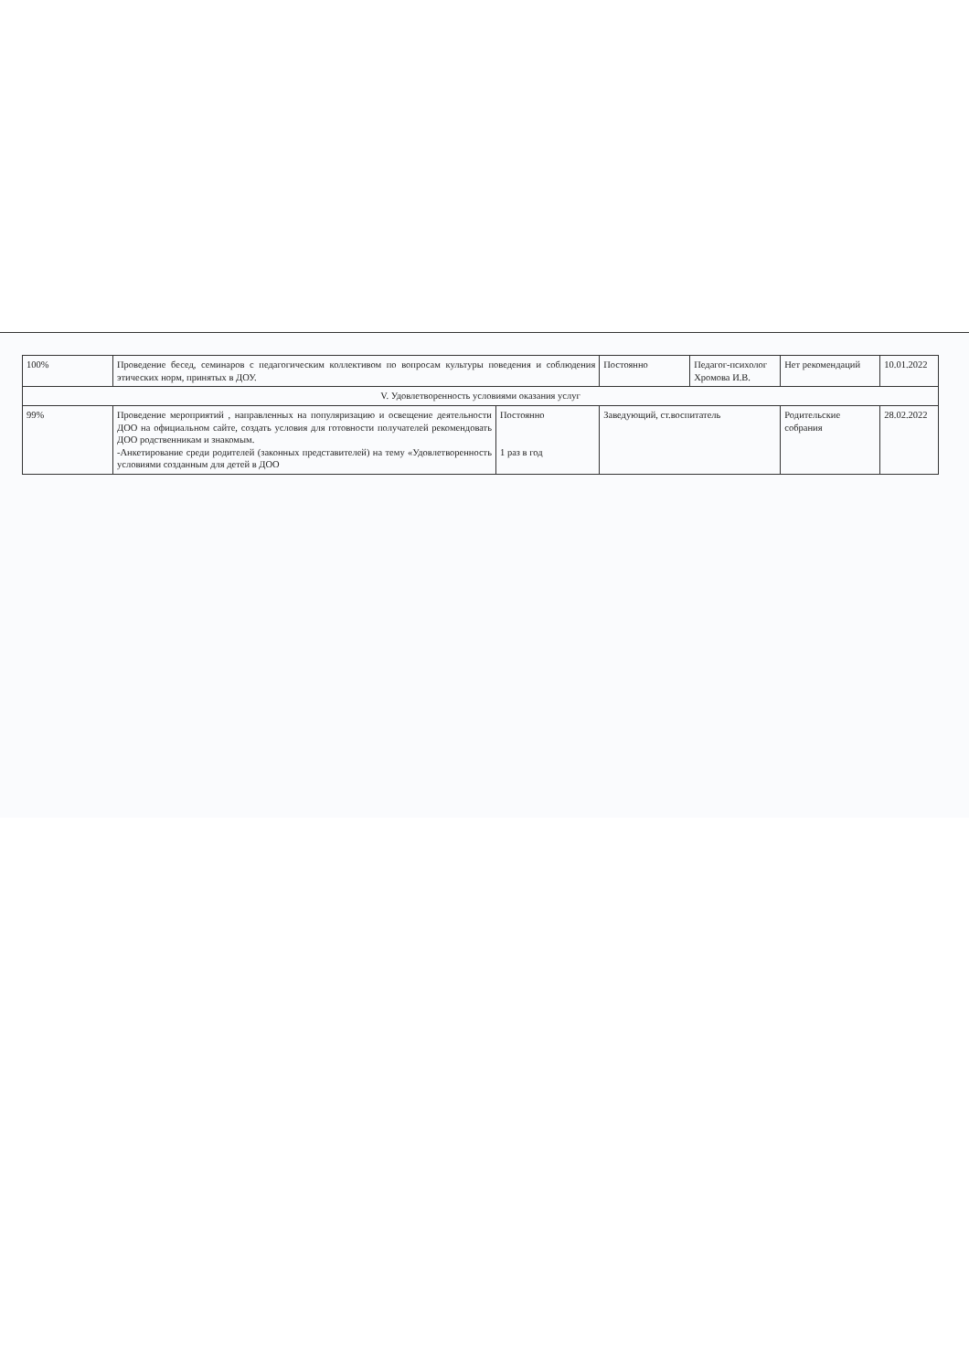| 100% | Проведение бесед, семинаров с педагогическим коллективом по вопросам культуры поведения и соблюдения этических норм, принятых в ДОУ. | | Постоянно | Педагог-психолог Хромова И.В. | Нет рекомендаций | 10.01.2022 |
| V. Удовлетворенность условиями оказания услуг | | | | | | |
| 99% | Проведение мероприятий , направленных на популяризацию и освещение деятельности ДОО на официальном сайте, создать условия для готовности получателей рекомендовать ДОО родственникам и знакомым. -Анкетирование среди родителей (законных представителей) на тему «Удовлетворенность условиями созданным для детей в ДОО | Постоянно 1 раз в год | Заведующий, ст.воспитатель | | Родительские собрания | 28.02.2022 |